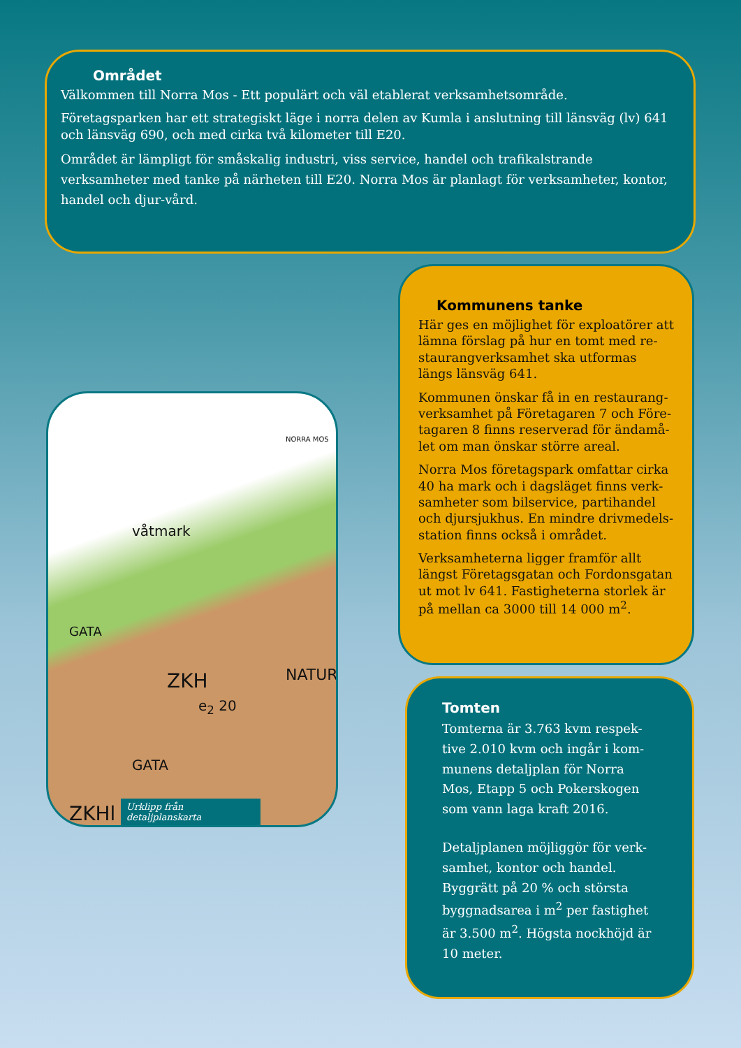Området
Välkommen till Norra Mos - Ett populärt och väl etablerat verksamhetsområde.
Företagsparken har ett strategiskt läge i norra delen av Kumla i anslutning till länsväg (lv) 641 och länsväg 690, och med cirka två kilometer till E20.
Området är lämpligt för småskalig industri, viss service, handel och trafikalstrande verksamheter med tanke på närheten till E20. Norra Mos är planlagt för verksamheter, kontor, handel och djur-vård.
Kommunens tanke
Här ges en möjlighet för exploatörer att lämna förslag på hur en tomt med re-staurangverksamhet ska utformas längs länsväg 641.
Kommunen önskar få in en restaurang-verksamhet på Företagaren 7 och Före-tagaren 8 finns reserverad för ändamå-let om man önskar större areal.
Norra Mos företagspark omfattar cirka 40 ha mark och i dagsläget finns verk-samheter som bilservice, partihandel och djursjukhus. En mindre drivmedels-station finns också i området.
Verksamheterna ligger framför allt längst Företagsgatan och Fordonsgatan ut mot lv 641. Fastigheterna storlek är på mellan ca 3000 till 14 000 m<sup>2</sup>.
NORRA MOS
våtmark
ZKH
e<sub>2</sub> 20
GATA
GATA
NATUR
ZKHl
Urklipp från detaljplanskarta
Tomten
Tomterna är 3.763 kvm respek-tive 2.010 kvm och ingår i kom-munens detaljplan för Norra Mos, Etapp 5 och Pokerskogen som vann laga kraft 2016.
Detaljplanen möjliggör för verk-samhet, kontor och handel. Byggrätt på 20 % och största byggnadsarea i m<sup>2</sup> per fastighet är 3.500 m<sup>2</sup>. Högsta nockhöjd är 10 meter.